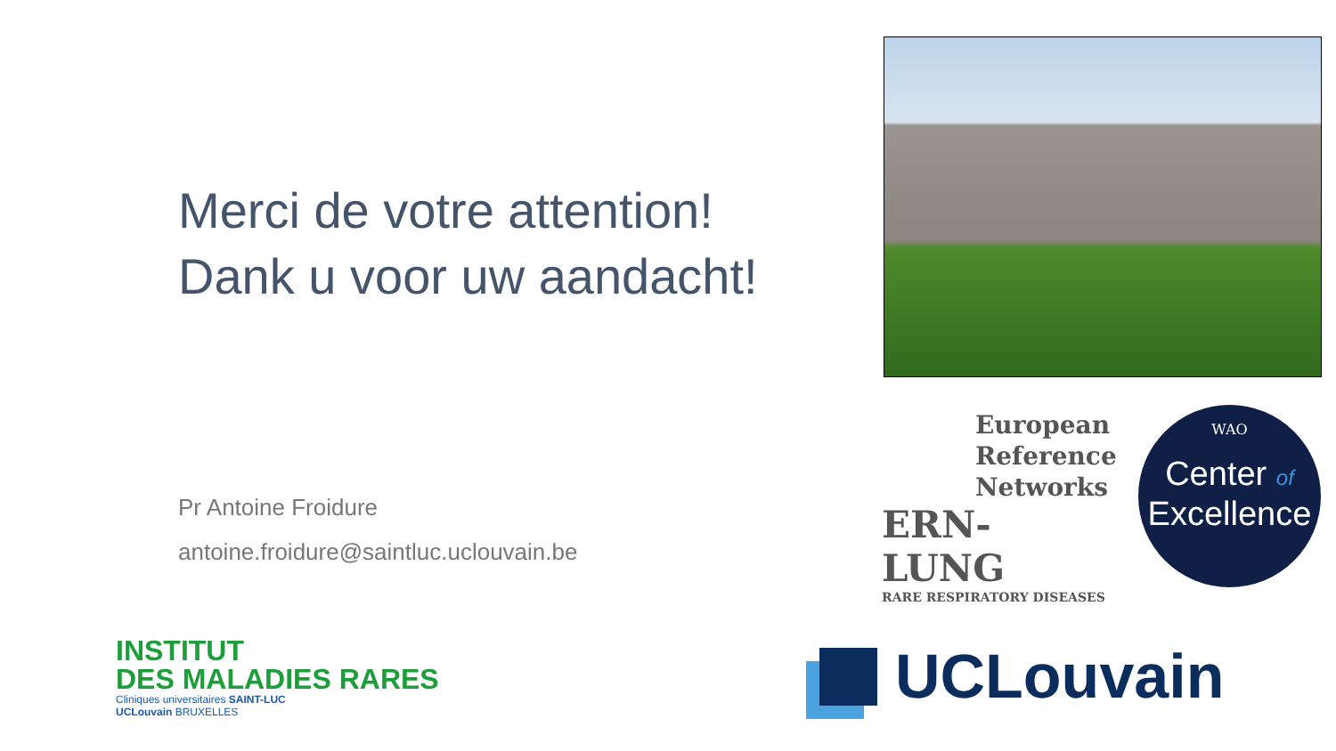Merci de votre attention!
Dank u voor uw aandacht!
Pr Antoine Froidure
antoine.froidure@saintluc.uclouvain.be
European
Reference
Networks
ERN-LUNG
RARE RESPIRATORY DISEASES
WAO
Center of
Excellence
INSTITUT
DES MALADIES RARES
Cliniques universitaires SAINT-LUC
UCLouvain BRUXELLES
UCLouvain